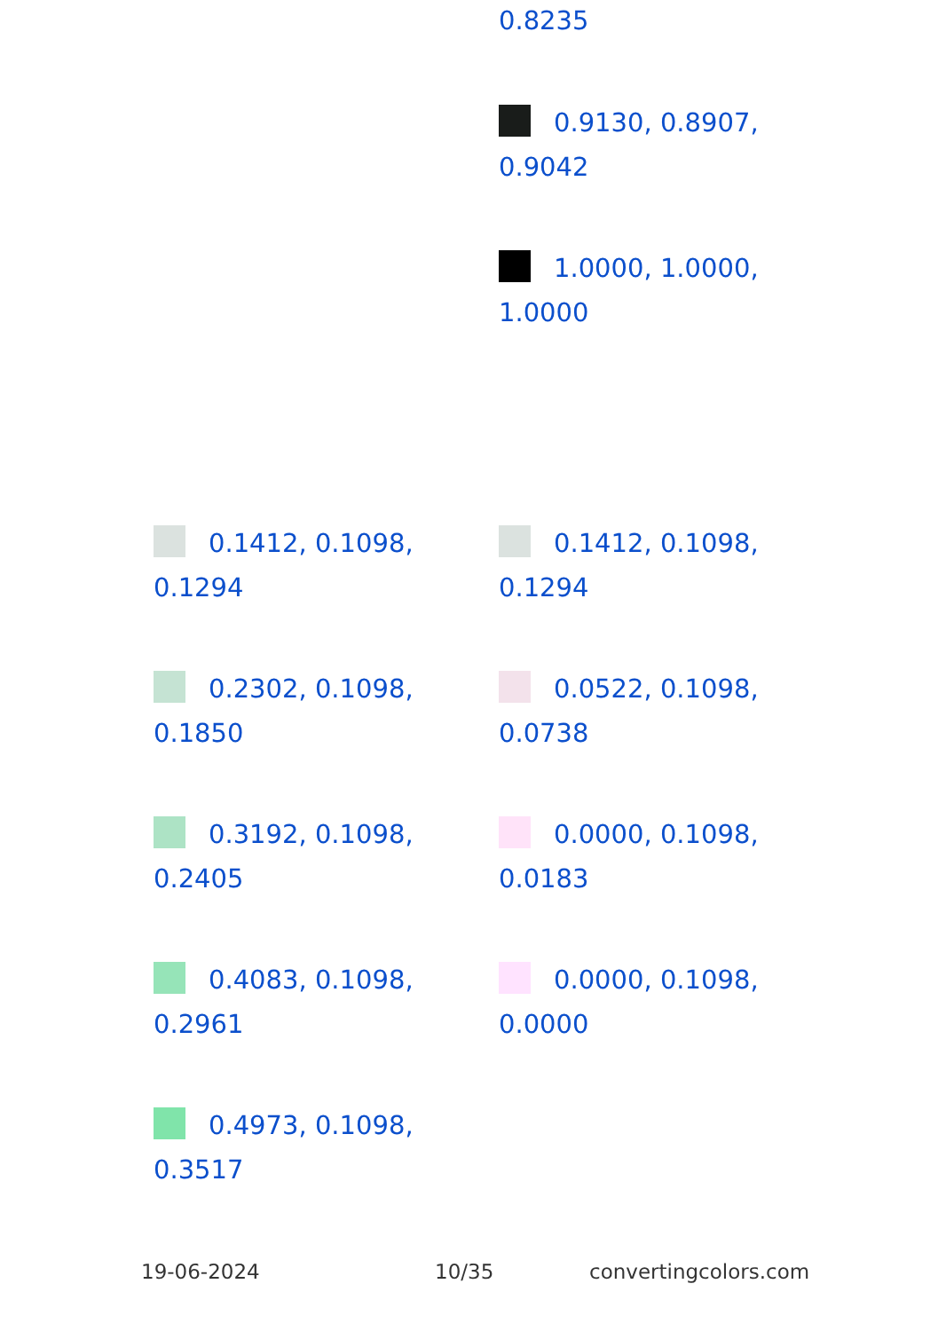0.8235
0.9130, 0.8907, 0.9042
1.0000, 1.0000, 1.0000
0.1412, 0.1098, 0.1294
0.1412, 0.1098, 0.1294
0.2302, 0.1098, 0.1850
0.0522, 0.1098, 0.0738
0.3192, 0.1098, 0.2405
0.0000, 0.1098, 0.0183
0.4083, 0.1098, 0.2961
0.0000, 0.1098, 0.0000
0.4973, 0.1098, 0.3517
19-06-2024 10/35 convertingcolors.com